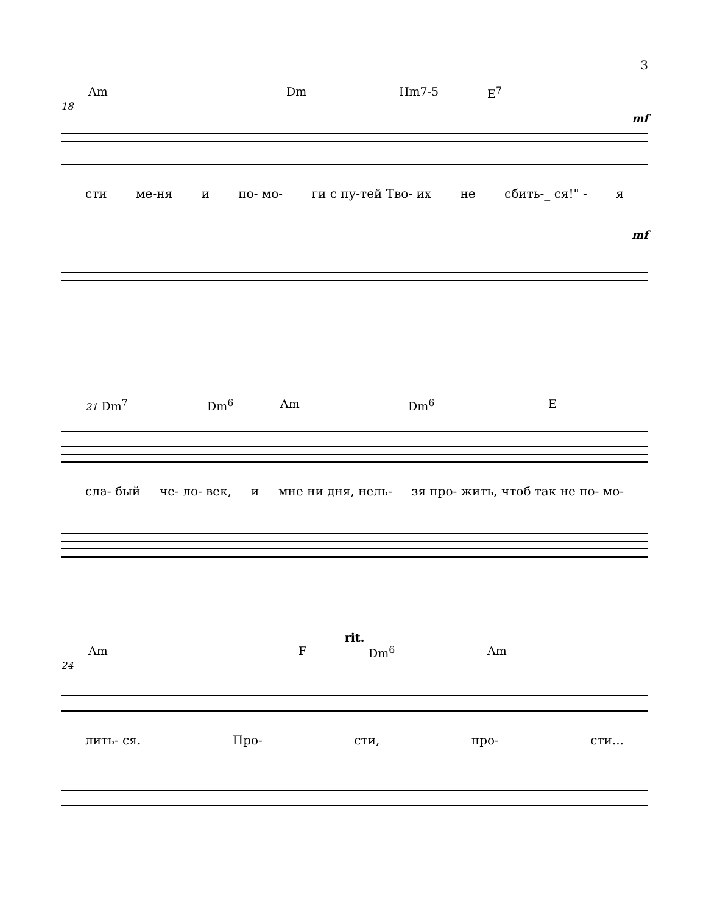3
Am Dm Hm7-5 E<sup>7</sup>
18
mf
сти ме-ня и по- мо- ги с пу-тей Тво- их не сбить-_ ся!" - я
mf
21 Dm<sup>7</sup> Dm<sup>6</sup> Am Dm<sup>6</sup> E
сла- бый че- ло- век, и мне ни дня, нель- зя про- жить, чтоб так не по- мо-
rit.
Am F Dm<sup>6</sup> Am
24
лить- ся. Про- сти, про- сти...